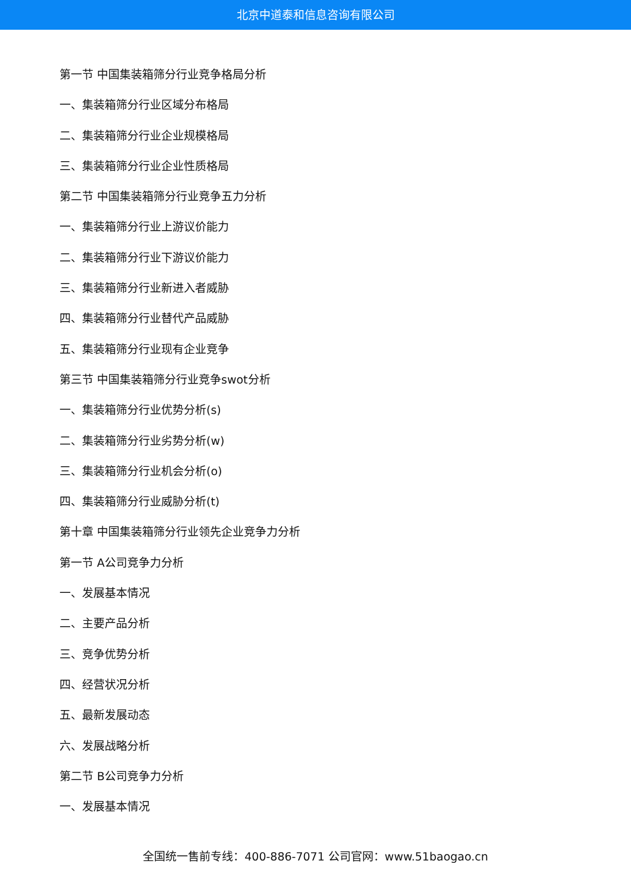北京中道泰和信息咨询有限公司
第一节 中国集装箱筛分行业竞争格局分析
一、集装箱筛分行业区域分布格局
二、集装箱筛分行业企业规模格局
三、集装箱筛分行业企业性质格局
第二节 中国集装箱筛分行业竞争五力分析
一、集装箱筛分行业上游议价能力
二、集装箱筛分行业下游议价能力
三、集装箱筛分行业新进入者威胁
四、集装箱筛分行业替代产品威胁
五、集装箱筛分行业现有企业竞争
第三节 中国集装箱筛分行业竞争swot分析
一、集装箱筛分行业优势分析(s)
二、集装箱筛分行业劣势分析(w)
三、集装箱筛分行业机会分析(o)
四、集装箱筛分行业威胁分析(t)
第十章 中国集装箱筛分行业领先企业竞争力分析
第一节 A公司竞争力分析
一、发展基本情况
二、主要产品分析
三、竞争优势分析
四、经营状况分析
五、最新发展动态
六、发展战略分析
第二节 B公司竞争力分析
一、发展基本情况
全国统一售前专线：400-886-7071 公司官网：www.51baogao.cn